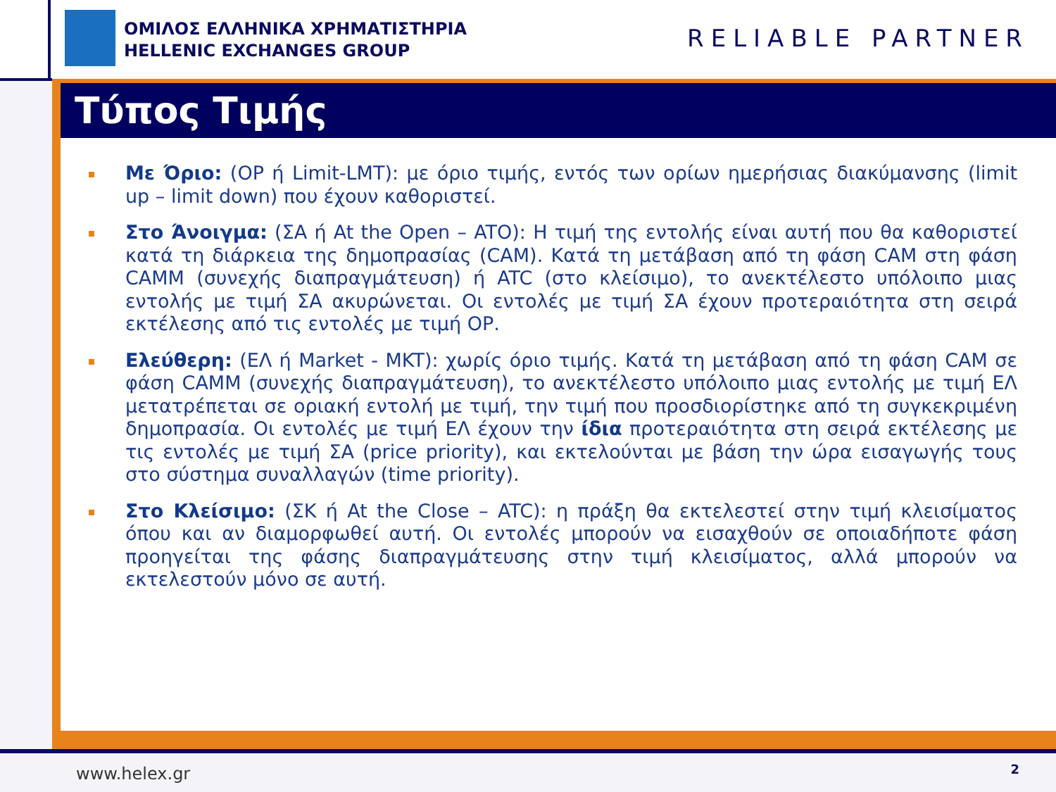ΟΜΙΛΟΣ ΕΛΛΗΝΙΚΑ ΧΡΗΜΑΤΙΣΤΗΡΙΑ
HELLENIC EXCHANGES GROUP
RELIABLE PARTNER
Τύπος Τιμής
Με Όριο: (ΟΡ ή Limit-LMT): με όριο τιμής, εντός των ορίων ημερήσιας διακύμανσης (limit up – limit down) που έχουν καθοριστεί.
Στο Άνοιγμα: (ΣΑ ή At the Open – ATO): Η τιμή της εντολής είναι αυτή που θα καθοριστεί κατά τη διάρκεια της δημοπρασίας (CAM). Κατά τη μετάβαση από τη φάση CAM στη φάση CAMM (συνεχής διαπραγμάτευση) ή ATC (στο κλείσιμο), το ανεκτέλεστο υπόλοιπο μιας εντολής με τιμή ΣΑ ακυρώνεται. Οι εντολές με τιμή ΣΑ έχουν προτεραιότητα στη σειρά εκτέλεσης από τις εντολές με τιμή ΟΡ.
Ελεύθερη: (ΕΛ ή Market - MKT): χωρίς όριο τιμής. Κατά τη μετάβαση από τη φάση CAM σε φάση CAMM (συνεχής διαπραγμάτευση), το ανεκτέλεστο υπόλοιπο μιας εντολής με τιμή ΕΛ μετατρέπεται σε οριακή εντολή με τιμή, την τιμή που προσδιορίστηκε από τη συγκεκριμένη δημοπρασία. Οι εντολές με τιμή ΕΛ έχουν την ίδια προτεραιότητα στη σειρά εκτέλεσης με τις εντολές με τιμή ΣΑ (price priority), και εκτελούνται με βάση την ώρα εισαγωγής τους στο σύστημα συναλλαγών (time priority).
Στο Κλείσιμο: (ΣΚ ή At the Close – ATC): η πράξη θα εκτελεστεί στην τιμή κλεισίματος όπου και αν διαμορφωθεί αυτή. Οι εντολές μπορούν να εισαχθούν σε οποιαδήποτε φάση προηγείται της φάσης διαπραγμάτευσης στην τιμή κλεισίματος, αλλά μπορούν να εκτελεστούν μόνο σε αυτή.
www.helex.gr 2